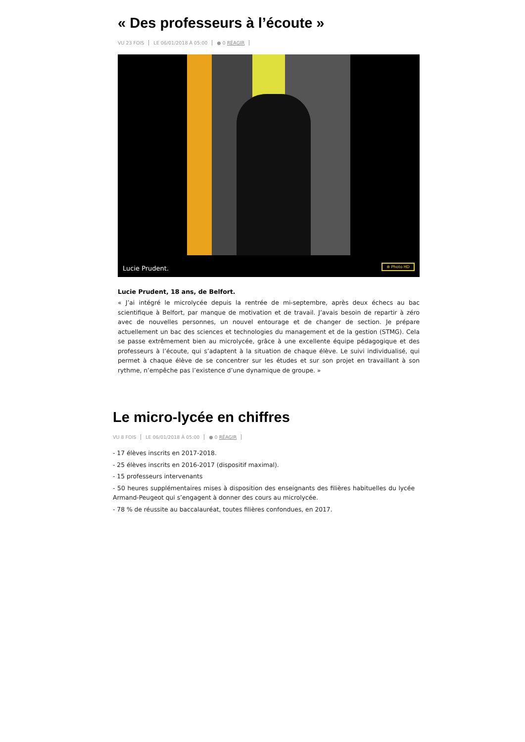« Des professeurs à l’écoute »
VU 23 FOIS LE 06/01/2018 À 05:00 ● 0 RÉAGIR
Lucie Prudent. ⊕ Photo HD
Lucie Prudent, 18 ans, de Belfort.
« J’ai intégré le microlycée depuis la rentrée de mi-septembre, après deux échecs au bac scientifique à Belfort, par manque de motivation et de travail. J’avais besoin de repartir à zéro avec de nouvelles personnes, un nouvel entourage et de changer de section. Je prépare actuellement un bac des sciences et technologies du management et de la gestion (STMG). Cela se passe extrêmement bien au microlycée, grâce à une excellente équipe pédagogique et des professeurs à l’écoute, qui s’adaptent à la situation de chaque élève. Le suivi individualisé, qui permet à chaque élève de se concentrer sur les études et sur son projet en travaillant à son rythme, n’empêche pas l’existence d’une dynamique de groupe. »
Le micro-lycée en chiffres
VU 8 FOIS LE 06/01/2018 À 05:00 ● 0 RÉAGIR
- 17 élèves inscrits en 2017-2018.
- 25 élèves inscrits en 2016-2017 (dispositif maximal).
- 15 professeurs intervenants
- 50 heures supplémentaires mises à disposition des enseignants des filières habituelles du lycée Armand-Peugeot qui s’engagent à donner des cours au microlycée.
- 78 % de réussite au baccalauréat, toutes filières confondues, en 2017.